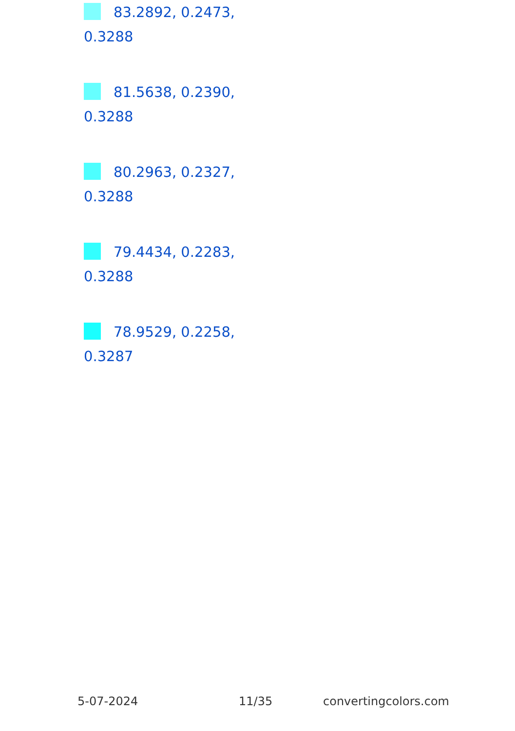83.2892, 0.2473, 0.3288
81.5638, 0.2390, 0.3288
80.2963, 0.2327, 0.3288
79.4434, 0.2283, 0.3288
78.9529, 0.2258, 0.3287
5-07-2024 11/35 convertingcolors.com